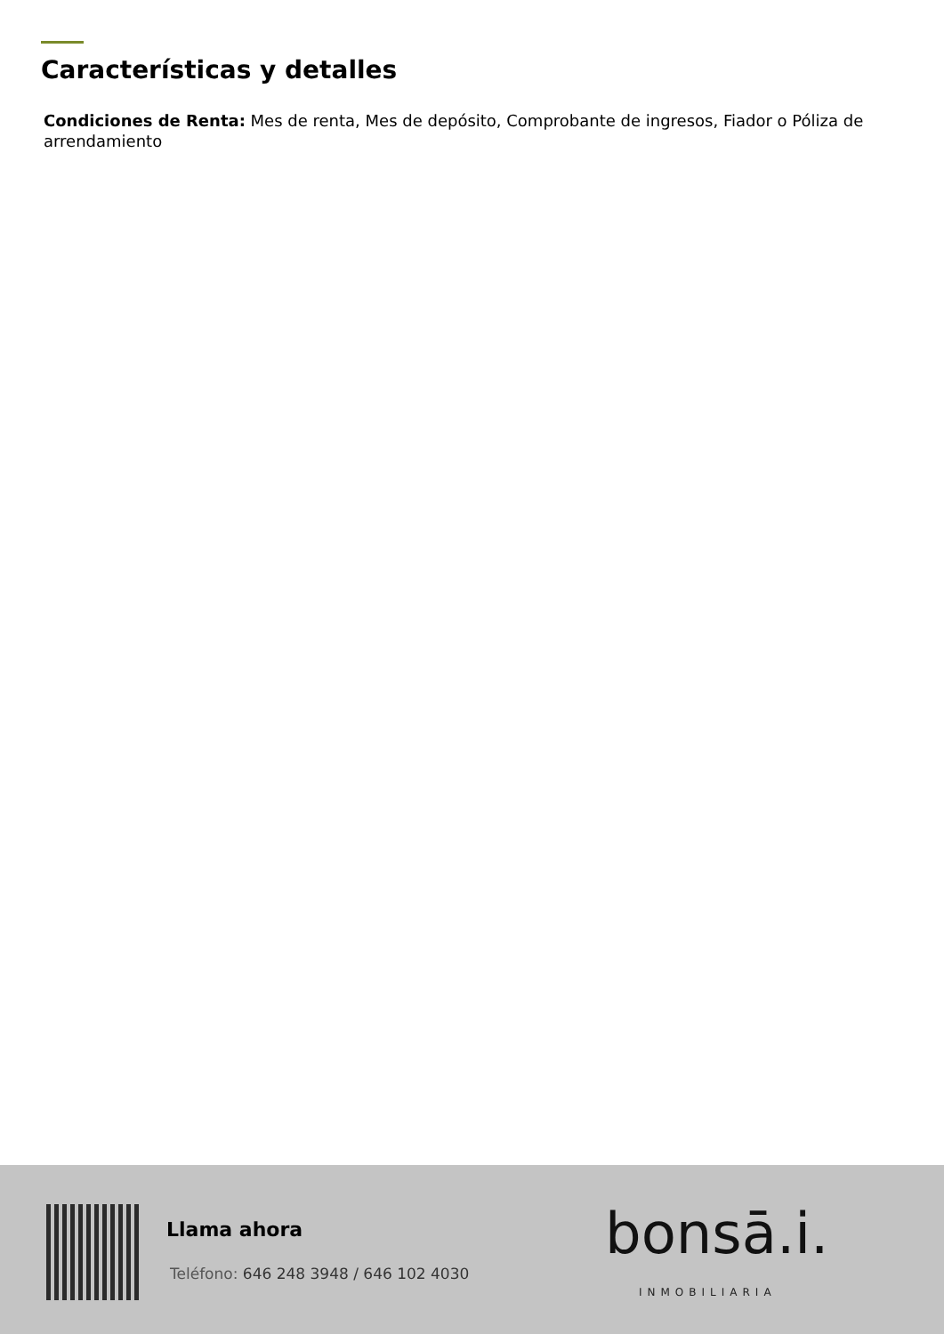Características y detalles
Condiciones de Renta: Mes de renta, Mes de depósito, Comprobante de ingresos, Fiador o Póliza de arrendamiento
Llama ahora
Teléfono: 646 248 3948 / 646 102 4030
bonsā.i.
INMOBILIARIA